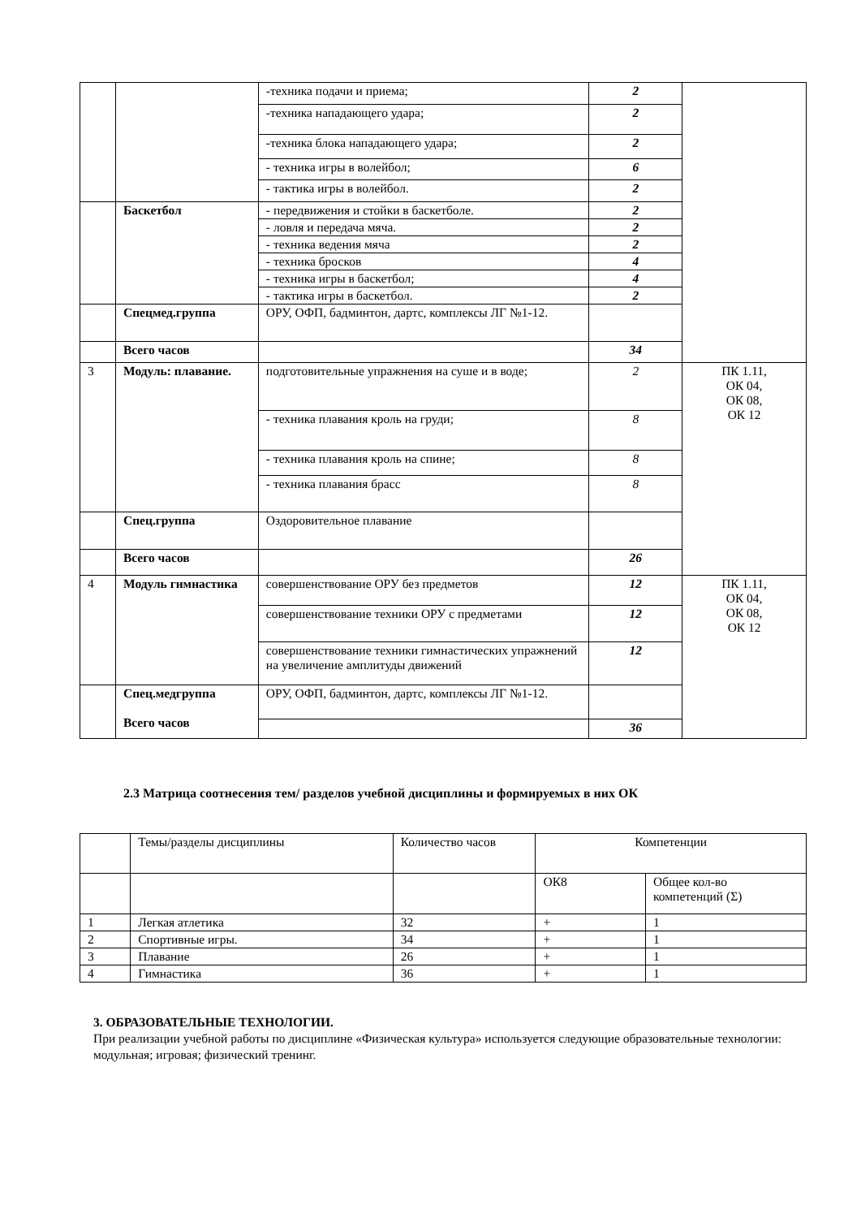| | | -техника подачи и приема; | 2 | |
| | | -техника нападающего удара; | 2 | |
| | | -техника блока нападающего удара; | 2 | |
| | | - техника игры в волейбол; | 6 | |
| | | - тактика игры в волейбол. | 2 | |
| | Баскетбол | - передвижения и стойки в баскетболе. | 2 | |
| | | - ловля и передача мяча. | 2 | |
| | | - техника ведения мяча | 2 | |
| | | - техника бросков | 4 | |
| | | - техника игры в баскетбол; | 4 | |
| | | - тактика игры в баскетбол. | 2 | |
| | Спецмед.группа | ОРУ, ОФП, бадминтон, дартс, комплексы ЛГ №1-12. | | |
| | Всего часов | | 34 | |
| 3 | Модуль: плавание. | подготовительные упражнения на суше и в воде; | 2 | ПК 1.11, ОК 04, ОК 08, ОК 12 |
| | | - техника плавания кроль на груди; | 8 | |
| | | - техника плавания кроль на спине; | 8 | |
| | | - техника плавания брасс | 8 | |
| | Спец.группа | Оздоровительное плавание | | |
| | Всего часов | | 26 | |
| 4 | Модуль гимнастика | совершенствование ОРУ без предметов | 12 | ПК 1.11, ОК 04, ОК 08, ОК 12 |
| | | совершенствование техники ОРУ с предметами | 12 | |
| | | совершенствование техники гимнастических упражнений на увеличение амплитуды движений | 12 | |
| | Спец.медгруппа Всего часов | ОРУ, ОФП, бадминтон, дартс, комплексы ЛГ №1-12. | | |
| | | | 36 | |
2.3 Матрица соотнесения тем/ разделов учебной дисциплины и формируемых в них ОК
| | Темы/разделы дисциплины | Количество часов | Компетенции | |
| | | | ОК8 | Общее кол-во компетенций (Σ) |
| 1 | Легкая атлетика | 32 | + | 1 |
| 2 | Спортивные игры. | 34 | + | 1 |
| 3 | Плавание | 26 | + | 1 |
| 4 | Гимнастика | 36 | + | 1 |
3. ОБРАЗОВАТЕЛЬНЫЕ ТЕХНОЛОГИИ.
При реализации учебной работы по дисциплине «Физическая культура» используется следующие образовательные технологии: модульная; игровая; физический тренинг.